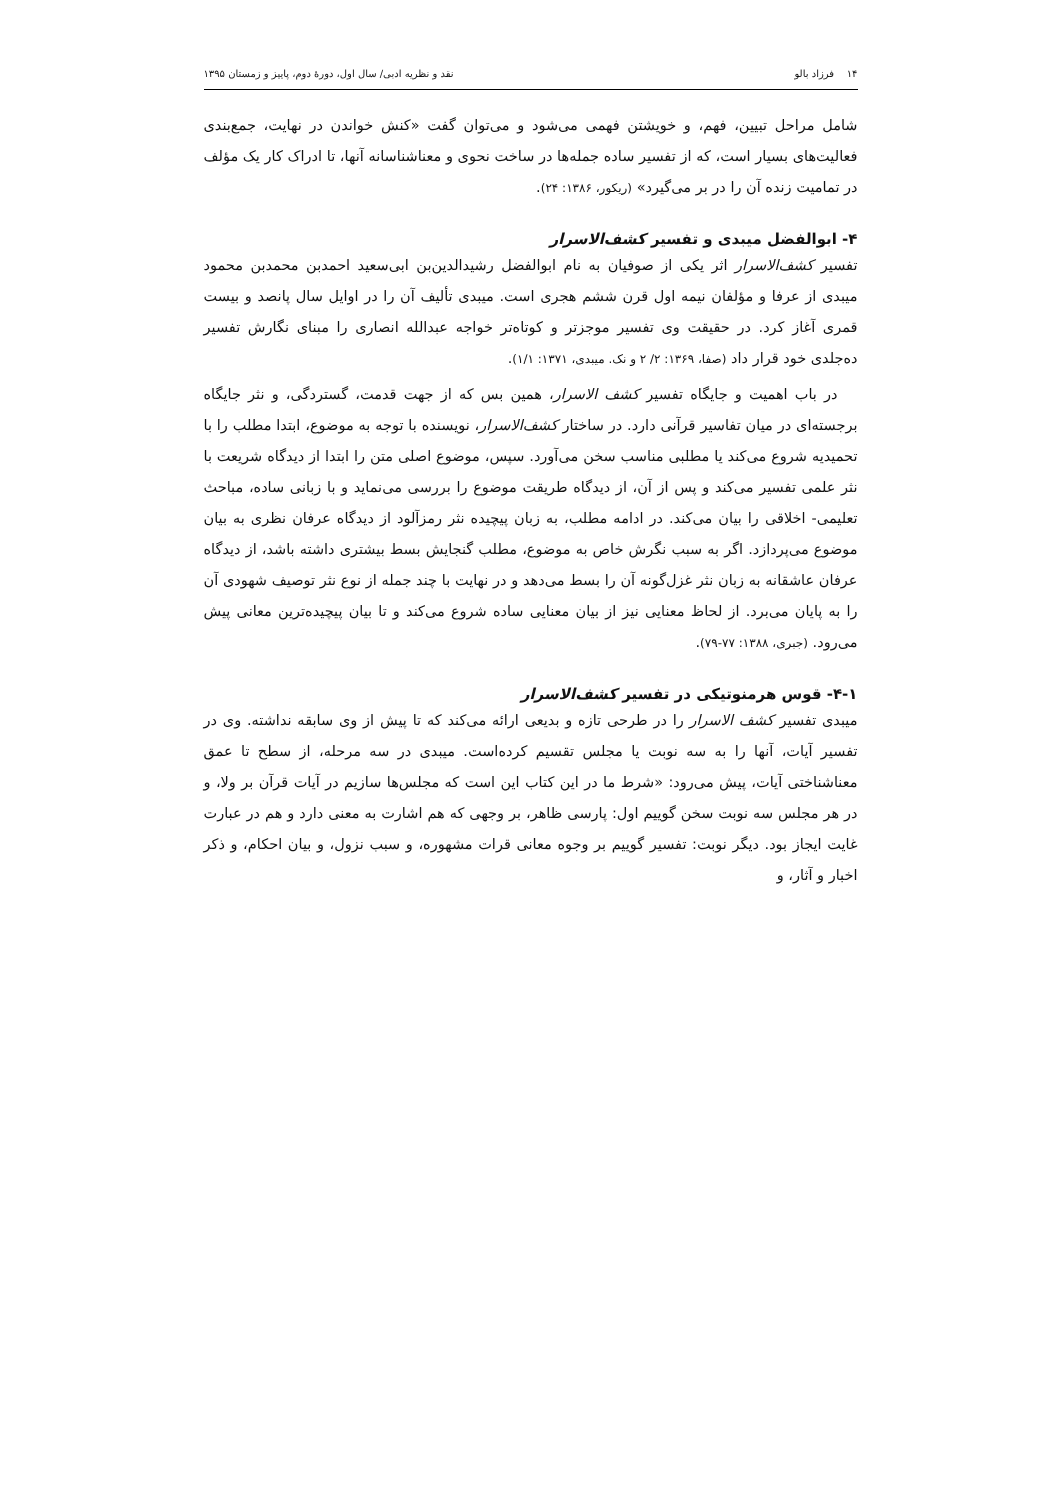۱۴ فرزاد بالو نقد و نظریه ادبی/ سال اول، دورهٔ دوم، پاییز و زمستان ۱۳۹۵
شامل مراحل تبیین، فهم، و خویشتن فهمی می‌شود و می‌توان گفت «کنش خواندن در نهایت، جمع‌بندی فعالیت‌های بسیار است، که از تفسیر ساده جمله‌ها در ساخت نحوی و معناشناسانه آنها، تا ادراک کار یک مؤلف در تمامیت زنده آن را در بر می‌گیرد» (ریکور، ۱۳۸۶: ۲۴).
۴- ابوالفضل میبدی و تفسیر کشف‌الاسرار
تفسیر کشف‌الاسرار اثر یکی از صوفیان به نام ابوالفضل رشیدالدین‌بن ابی‌سعید احمدبن محمدبن محمود میبدی از عرفا و مؤلفان نیمه اول قرن ششم هجری است. میبدی تألیف آن را در اوایل سال پانصد و بیست قمری آغاز کرد. در حقیقت وی تفسیر موجزتر و کوتاه‌تر خواجه عبدالله انصاری را مبنای نگارش تفسیر ده‌جلدی خود قرار داد (صفا، ۱۳۶۹: ۲/ ۲ و نک. میبدی، ۱۳۷۱: ۱/۱).
در باب اهمیت و جایگاه تفسیر کشف الاسرار، همین بس که از جهت قدمت، گستردگی، و نثر جایگاه برجسته‌ای در میان تفاسیر قرآنی دارد. در ساختار کشف‌الاسرار، نویسنده با توجه به موضوع، ابتدا مطلب را با تحمیدیه شروع می‌کند یا مطلبی مناسب سخن می‌آورد. سپس، موضوع اصلی متن را ابتدا از دیدگاه شریعت با نثر علمی تفسیر می‌کند و پس از آن، از دیدگاه طریقت موضوع را بررسی می‌نماید و با زبانی ساده، مباحث تعلیمی- اخلاقی را بیان می‌کند. در ادامه مطلب، به زبان پیچیده نثر رمزآلود از دیدگاه عرفان نظری به بیان موضوع می‌پردازد. اگر به سبب نگرش خاص به موضوع، مطلب گنجایش بسط بیشتری داشته باشد، از دیدگاه عرفان عاشقانه به زبان نثر غزل‌گونه آن را بسط می‌دهد و در نهایت با چند جمله از نوع نثر توصیف شهودی آن را به پایان می‌برد. از لحاظ معنایی نیز از بیان معنایی ساده شروع می‌کند و تا بیان پیچیده‌ترین معانی پیش می‌رود. (جبری، ۱۳۸۸: ۷۷-۷۹).
۴-۱- قوس هرمنوتیکی در تفسیر کشف‌الاسرار
میبدی تفسیر کشف الاسرار را در طرحی تازه و بدیعی ارائه می‌کند که تا پیش از وی سابقه نداشته. وی در تفسیر آیات، آنها را به سه نوبت یا مجلس تقسیم کرده‌است. میبدی در سه مرحله، از سطح تا عمق معناشناختی آیات، پیش می‌رود: «شرط ما در این کتاب این است که مجلس‌ها سازیم در آیات قرآن بر ولا، و در هر مجلس سه نوبت سخن گوییم اول: پارسی ظاهر، بر وجهی که هم اشارت به معنی دارد و هم در عبارت غایت ایجاز بود. دیگر نوبت: تفسیر گوییم بر وجوه معانی قرات مشهوره، و سبب نزول، و بیان احکام، و ذکر اخبار و آثار، و